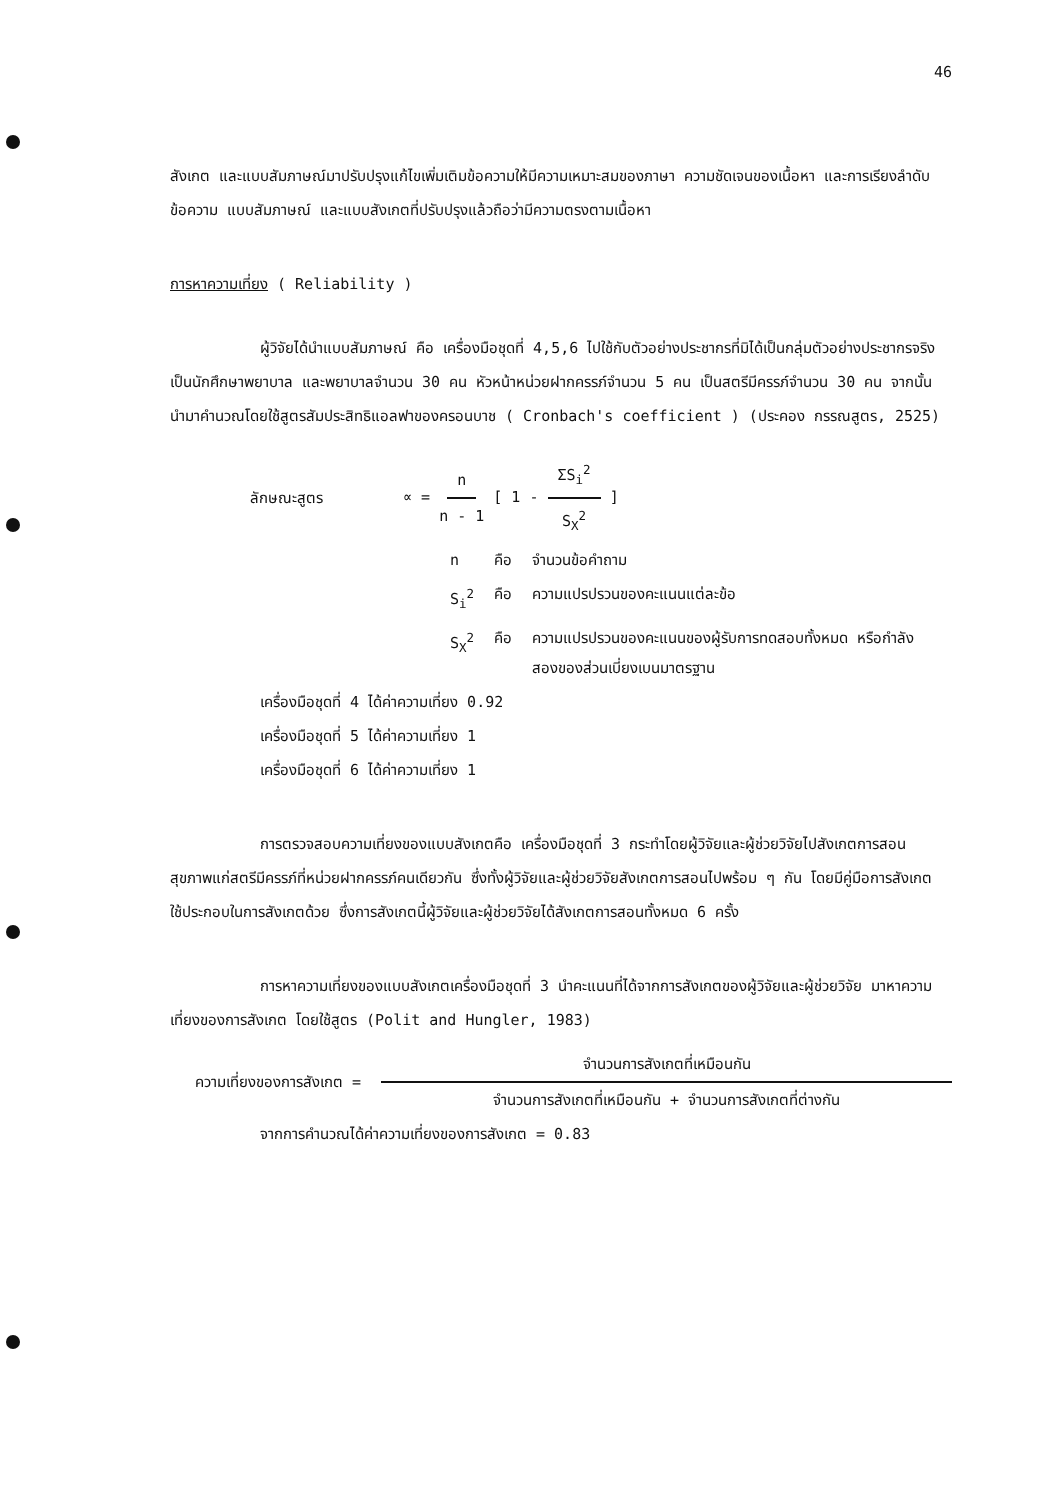46
สังเกต และแบบสัมภาษณ์มาปรับปรุงแก้ไขเพิ่มเติมข้อความให้มีความเหมาะสมของภาษา ความชัดเจนของเนื้อหา และการเรียงลำดับข้อความ แบบสัมภาษณ์ และแบบสังเกตที่ปรับปรุงแล้วถือว่ามีความตรงตามเนื้อหา
การหาความเที่ยง ( Reliability )
ผู้วิจัยได้นำแบบสัมภาษณ์ คือ เครื่องมือชุดที่ 4,5,6 ไปใช้กับตัวอย่างประชากรที่มิได้เป็นกลุ่มตัวอย่างประชากรจริง เป็นนักศึกษาพยาบาล และพยาบาลจำนวน 30 คน หัวหน้าหน่วยฝากครรภ์จำนวน 5 คน เป็นสตรีมีครรภ์จำนวน 30 คน จากนั้นนำมาคำนวณโดยใช้สูตรสัมประสิทธิแอลฟาของครอนบาช ( Cronbach's coefficient ) (ประคอง กรรณสูตร, 2525)
ลักษณะสูตร ∝ = n n - 1 [ 1 - ΣS<sub>i</sub><sup>2</sup> S<sub>X</sub><sup>2</sup> ]
| n | คือ | จำนวนข้อคำถาม |
| S<sub>i</sub><sup>2</sup> | คือ | ความแปรปรวนของคะแนนแต่ละข้อ |
| S<sub>X</sub><sup>2</sup> | คือ | ความแปรปรวนของคะแนนของผู้รับการทดสอบทั้งหมด หรือกำลังสองของส่วนเบี่ยงเบนมาตรฐาน |
เครื่องมือชุดที่ 4 ได้ค่าความเที่ยง 0.92
เครื่องมือชุดที่ 5 ได้ค่าความเที่ยง 1
เครื่องมือชุดที่ 6 ได้ค่าความเที่ยง 1
การตรวจสอบความเที่ยงของแบบสังเกตคือ เครื่องมือชุดที่ 3 กระทำโดยผู้วิจัยและผู้ช่วยวิจัยไปสังเกตการสอนสุขภาพแก่สตรีมีครรภ์ที่หน่วยฝากครรภ์คนเดียวกัน ซึ่งทั้งผู้วิจัยและผู้ช่วยวิจัยสังเกตการสอนไปพร้อม ๆ กัน โดยมีคู่มือการสังเกตใช้ประกอบในการสังเกตด้วย ซึ่งการสังเกตนี้ผู้วิจัยและผู้ช่วยวิจัยได้สังเกตการสอนทั้งหมด 6 ครั้ง
การหาความเที่ยงของแบบสังเกตเครื่องมือชุดที่ 3 นำคะแนนที่ได้จากการสังเกตของผู้วิจัยและผู้ช่วยวิจัย มาหาความเที่ยงของการสังเกต โดยใช้สูตร (Polit and Hungler, 1983)
ความเที่ยงของการสังเกต = จำนวนการสังเกตที่เหมือนกัน จำนวนการสังเกตที่เหมือนกัน + จำนวนการสังเกตที่ต่างกัน
จากการคำนวณได้ค่าความเที่ยงของการสังเกต = 0.83